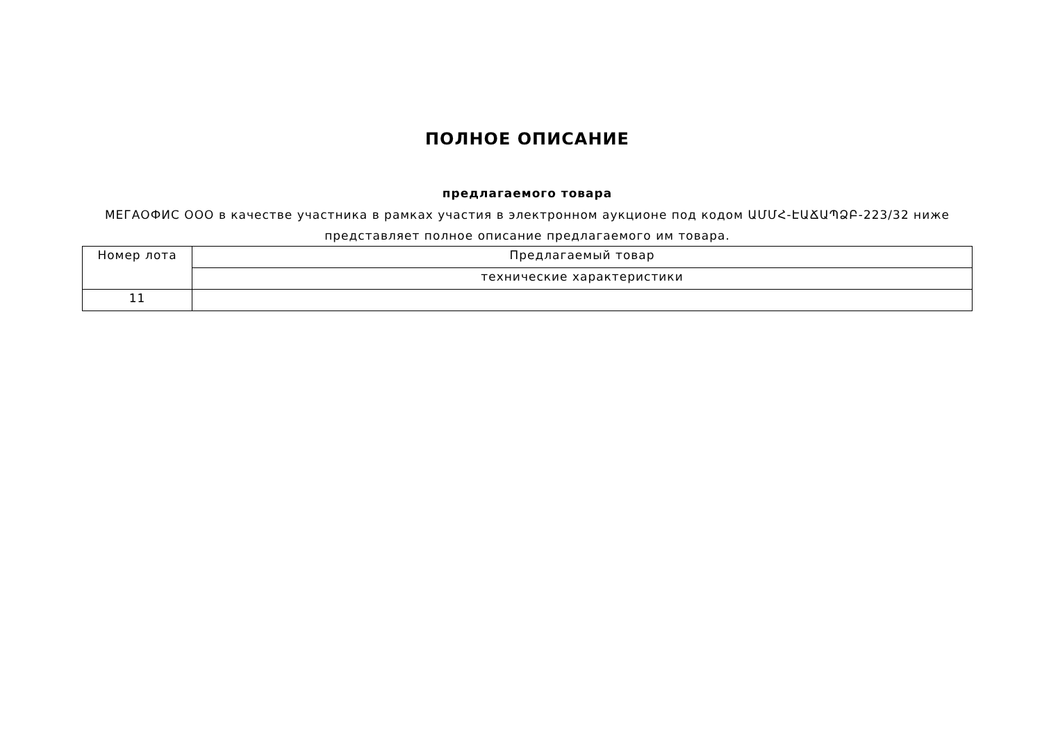ПОЛНОЕ ОПИСАНИЕ
предлагаемого товара
МЕГАОФИС ООО в качестве участника в рамках участия в электронном аукционе под кодом ԱՄՄՀ-ԷԱՃԱՊՁԲ-223/32 ниже представляет полное описание предлагаемого им товара.
| Номер лота | Предлагаемый товар |
| | технические характеристики |
| 11 | |